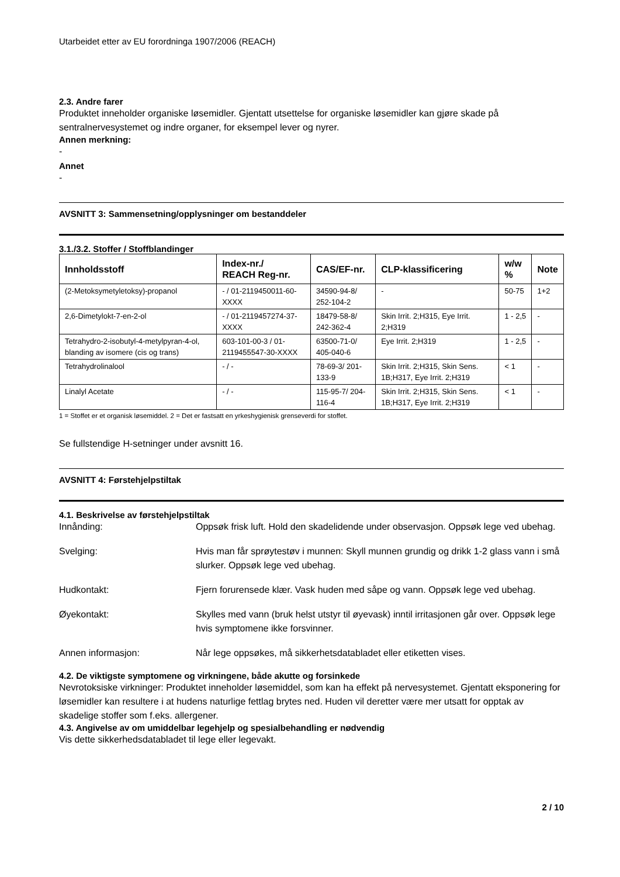Utarbeidet etter av EU forordninga 1907/2006 (REACH)
2.3. Andre farer
Produktet inneholder organiske løsemidler. Gjentatt utsettelse for organiske løsemidler kan gjøre skade på sentralnervesystemet og indre organer, for eksempel lever og nyrer.
Annen merkning:
-
Annet
-
AVSNITT 3: Sammensetning/opplysninger om bestanddeler
3.1./3.2. Stoffer / Stoffblandinger
| Innholdsstoff | Index-nr./ REACH Reg-nr. | CAS/EF-nr. | CLP-klassificering | w/w % | Note |
| --- | --- | --- | --- | --- | --- |
| (2-Metoksymetyletoksy)-propanol | - / 01-2119450011-60-XXXX | 34590-94-8/ 252-104-2 | - | 50-75 | 1+2 |
| 2,6-Dimetylokt-7-en-2-ol | - / 01-2119457274-37-XXXX | 18479-58-8/ 242-362-4 | Skin Irrit. 2;H315, Eye Irrit. 2;H319 | 1 - 2,5 | - |
| Tetrahydro-2-isobutyl-4-metylpyran-4-ol, blanding av isomere (cis og trans) | 603-101-00-3 / 01-2119455547-30-XXXX | 63500-71-0/ 405-040-6 | Eye Irrit. 2;H319 | 1 - 2,5 | - |
| Tetrahydrolinalool | - / - | 78-69-3/ 201-133-9 | Skin Irrit. 2;H315, Skin Sens. 1B;H317, Eye Irrit. 2;H319 | < 1 | - |
| Linalyl Acetate | - / - | 115-95-7/ 204-116-4 | Skin Irrit. 2;H315, Skin Sens. 1B;H317, Eye Irrit. 2;H319 | < 1 | - |
1 = Stoffet er et organisk løsemiddel. 2 = Det er fastsatt en yrkeshygienisk grenseverdi for stoffet.
Se fullstendige H-setninger under avsnitt 16.
AVSNITT 4: Førstehjelpstiltak
4.1. Beskrivelse av førstehjelpstiltak
Innånding: Oppsøk frisk luft. Hold den skadelidende under observasjon. Oppsøk lege ved ubehag.
Svelging: Hvis man får sprøytestøv i munnen: Skyll munnen grundig og drikk 1-2 glass vann i små slurker. Oppsøk lege ved ubehag.
Hudkontakt: Fjern forurensede klær. Vask huden med såpe og vann. Oppsøk lege ved ubehag.
Øyekontakt: Skylles med vann (bruk helst utstyr til øyevask) inntil irritasjonen går over. Oppsøk lege hvis symptomene ikke forsvinner.
Annen informasjon: Når lege oppsøkes, må sikkerhetsdatabladet eller etiketten vises.
4.2. De viktigste symptomene og virkningene, både akutte og forsinkede
Nevrotoksiske virkninger: Produktet inneholder løsemiddel, som kan ha effekt på nervesystemet. Gjentatt eksponering for løsemidler kan resultere i at hudens naturlige fettlag brytes ned. Huden vil deretter være mer utsatt for opptak av skadelige stoffer som f.eks. allergener.
4.3. Angivelse av om umiddelbar legehjelp og spesialbehandling er nødvendig
Vis dette sikkerhedsdatabladet til lege eller legevakt.
2 / 10